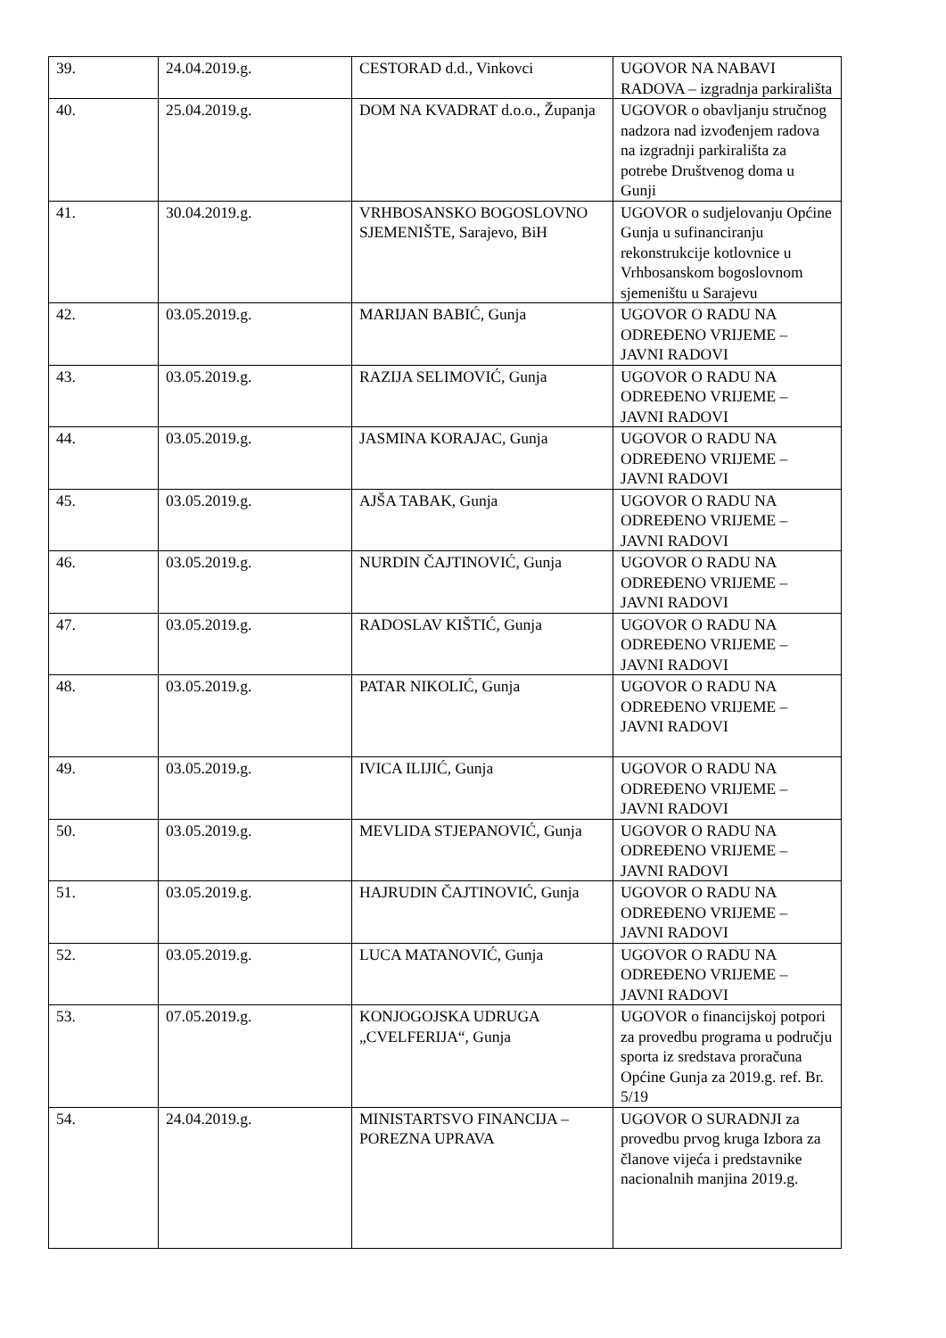| 39. | 24.04.2019.g. | CESTORAD d.d., Vinkovci | UGOVOR NA NABAVI RADOVA – izgradnja parkirališta |
| 40. | 25.04.2019.g. | DOM NA KVADRAT d.o.o., Županja | UGOVOR o obavljanju stručnog nadzora nad izvođenjem radova na izgradnji parkirališta za potrebe Društvenog doma u Gunji |
| 41. | 30.04.2019.g. | VRHBOSANSKO BOGOSLOVNO SJEMENIŠTE, Sarajevo, BiH | UGOVOR o sudjelovanju Općine Gunja u sufinanciranju rekonstrukcije kotlovnice u Vrhbosanskom bogoslovnom sjemeništu u Sarajevu |
| 42. | 03.05.2019.g. | MARIJAN BABIĆ, Gunja | UGOVOR O RADU NA ODREĐENO VRIJEME – JAVNI RADOVI |
| 43. | 03.05.2019.g. | RAZIJA SELIMOVIĆ, Gunja | UGOVOR O RADU NA ODREĐENO VRIJEME – JAVNI RADOVI |
| 44. | 03.05.2019.g. | JASMINA KORAJAC, Gunja | UGOVOR O RADU NA ODREĐENO VRIJEME – JAVNI RADOVI |
| 45. | 03.05.2019.g. | AJŠA TABAK, Gunja | UGOVOR O RADU NA ODREĐENO VRIJEME – JAVNI RADOVI |
| 46. | 03.05.2019.g. | NURDIN ČAJTINOVIĆ, Gunja | UGOVOR O RADU NA ODREĐENO VRIJEME – JAVNI RADOVI |
| 47. | 03.05.2019.g. | RADOSLAV KIŠTIĆ, Gunja | UGOVOR O RADU NA ODREĐENO VRIJEME – JAVNI RADOVI |
| 48. | 03.05.2019.g. | PATAR NIKOLIĆ, Gunja | UGOVOR O RADU NA ODREĐENO VRIJEME – JAVNI RADOVI |
| 49. | 03.05.2019.g. | IVICA ILIJIĆ, Gunja | UGOVOR O RADU NA ODREĐENO VRIJEME – JAVNI RADOVI |
| 50. | 03.05.2019.g. | MEVLIDA STJEPANOVIĆ, Gunja | UGOVOR O RADU NA ODREĐENO VRIJEME – JAVNI RADOVI |
| 51. | 03.05.2019.g. | HAJRUDIN ČAJTINOVIĆ, Gunja | UGOVOR O RADU NA ODREĐENO VRIJEME – JAVNI RADOVI |
| 52. | 03.05.2019.g. | LUCA MATANOVIĆ, Gunja | UGOVOR O RADU NA ODREĐENO VRIJEME – JAVNI RADOVI |
| 53. | 07.05.2019.g. | KONJOGOJSKA UDRUGA „CVELFERIJA“, Gunja | UGOVOR o financijskoj potpori za provedbu programa u području sporta iz sredstava proračuna Općine Gunja za 2019.g. ref. Br. 5/19 |
| 54. | 24.04.2019.g. | MINISTARTSVO FINANCIJA – POREZNA UPRAVA | UGOVOR O SURADNJI za provedbu prvog kruga Izbora za članove vijeća i predstavnike nacionalnih manjina 2019.g. |